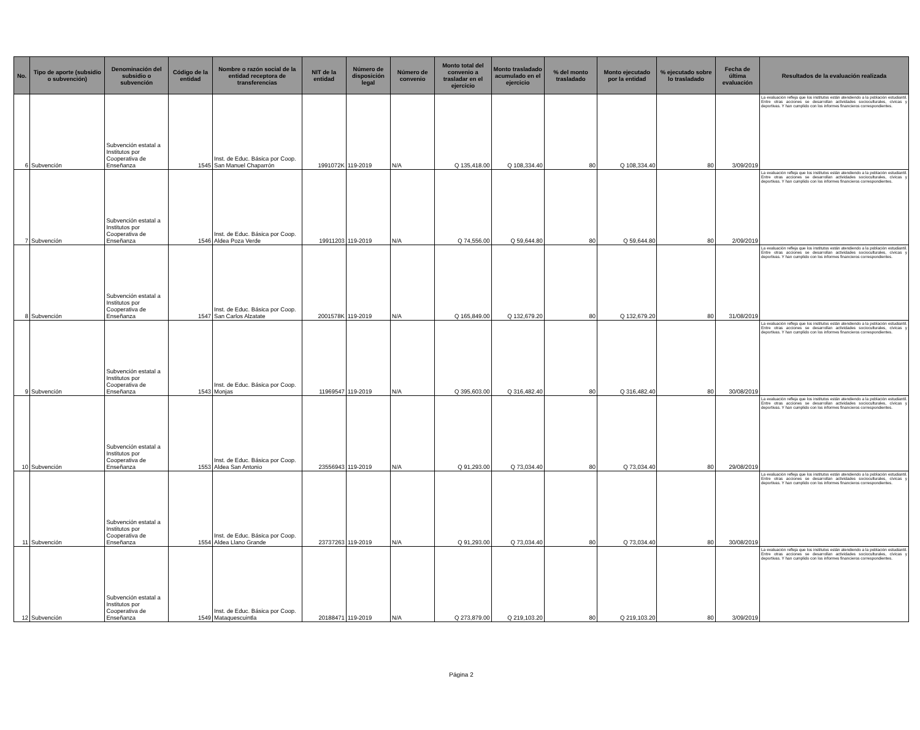| No. | Tipo de aporte (subsidio o subvención) | Denominación del subsidio o subvención | Código de la entidad | Nombre o razón social de la entidad receptora de transferencias | NIT de la entidad | Número de disposición legal | Número de convenio | Monto total del convenio a trasladar en el ejercicio | Monto trasladado acumulado en el ejercicio | % del monto trasladado | Monto ejecutado por la entidad | % ejecutado sobre lo trasladado | Fecha de última evaluación | Resultados de la evaluación realizada |
| --- | --- | --- | --- | --- | --- | --- | --- | --- | --- | --- | --- | --- | --- | --- |
| 6 | Subvención | Subvención estatal a Institutos por Cooperativa de Enseñanza | 1545 | Inst. de Educ. Básica por Coop. San Manuel Chaparrón | 1991072K | 119-2019 | N/A | Q 135,418.00 | Q 108,334.40 | 80 | Q 108,334.40 | 80 | 3/09/2019 | La evaluación refleja que los institutos están atendiendo a la población estudiantil. Entre otras acciones se desarrollan actividades socioculturales, cívicas y deportivas. Y han cumplido con los informes financieros correspondientes. |
| 7 | Subvención | Subvención estatal a Institutos por Cooperativa de Enseñanza | 1546 | Inst. de Educ. Básica por Coop. Aldea Poza Verde | 19911203 | 119-2019 | N/A | Q 74,556.00 | Q 59,644.80 | 80 | Q 59,644.80 | 80 | 2/09/2019 | La evaluación refleja que los institutos están atendiendo a la población estudiantil. Entre otras acciones se desarrollan actividades socioculturales, cívicas y deportivas. Y han cumplido con los informes financieros correspondientes. |
| 8 | Subvención | Subvención estatal a Institutos por Cooperativa de Enseñanza | 1547 | Inst. de Educ. Básica por Coop. San Carlos Alzatate | 2001578K | 119-2019 | N/A | Q 165,849.00 | Q 132,679.20 | 80 | Q 132,679.20 | 80 | 31/08/2019 | La evaluación refleja que los institutos están atendiendo a la población estudiantil. Entre otras acciones se desarrollan actividades socioculturales, cívicas y deportivas. Y han cumplido con los informes financieros correspondientes. |
| 9 | Subvención | Subvención estatal a Institutos por Cooperativa de Enseñanza | 1543 | Inst. de Educ. Básica por Coop. Monjas | 11969547 | 119-2019 | N/A | Q 395,603.00 | Q 316,482.40 | 80 | Q 316,482.40 | 80 | 30/08/2019 | La evaluación refleja que los institutos están atendiendo a la población estudiantil. Entre otras acciones se desarrollan actividades socioculturales, cívicas y deportivas. Y han cumplido con los informes financieros correspondientes. |
| 10 | Subvención | Subvención estatal a Institutos por Cooperativa de Enseñanza | 1553 | Inst. de Educ. Básica por Coop. Aldea San Antonio | 23556943 | 119-2019 | N/A | Q 91,293.00 | Q 73,034.40 | 80 | Q 73,034.40 | 80 | 29/08/2019 | La evaluación refleja que los institutos están atendiendo a la población estudiantil. Entre otras acciones se desarrollan actividades socioculturales, cívicas y deportivas. Y han cumplido con los informes financieros correspondientes. |
| 11 | Subvención | Subvención estatal a Institutos por Cooperativa de Enseñanza | 1554 | Inst. de Educ. Básica por Coop. Aldea Llano Grande | 23737263 | 119-2019 | N/A | Q 91,293.00 | Q 73,034.40 | 80 | Q 73,034.40 | 80 | 30/08/2019 | La evaluación refleja que los institutos están atendiendo a la población estudiantil. Entre otras acciones se desarrollan actividades socioculturales, cívicas y deportivas. Y han cumplido con los informes financieros correspondientes. |
| 12 | Subvención | Subvención estatal a Institutos por Cooperativa de Enseñanza | 1549 | Inst. de Educ. Básica por Coop. Mataquescuintla | 20188471 | 119-2019 | N/A | Q 273,879.00 | Q 219,103.20 | 80 | Q 219,103.20 | 80 | 3/09/2019 | La evaluación refleja que los institutos están atendiendo a la población estudiantil. Entre otras acciones se desarrollan actividades socioculturales, cívicas y deportivas. Y han cumplido con los informes financieros correspondientes. |
Página 2